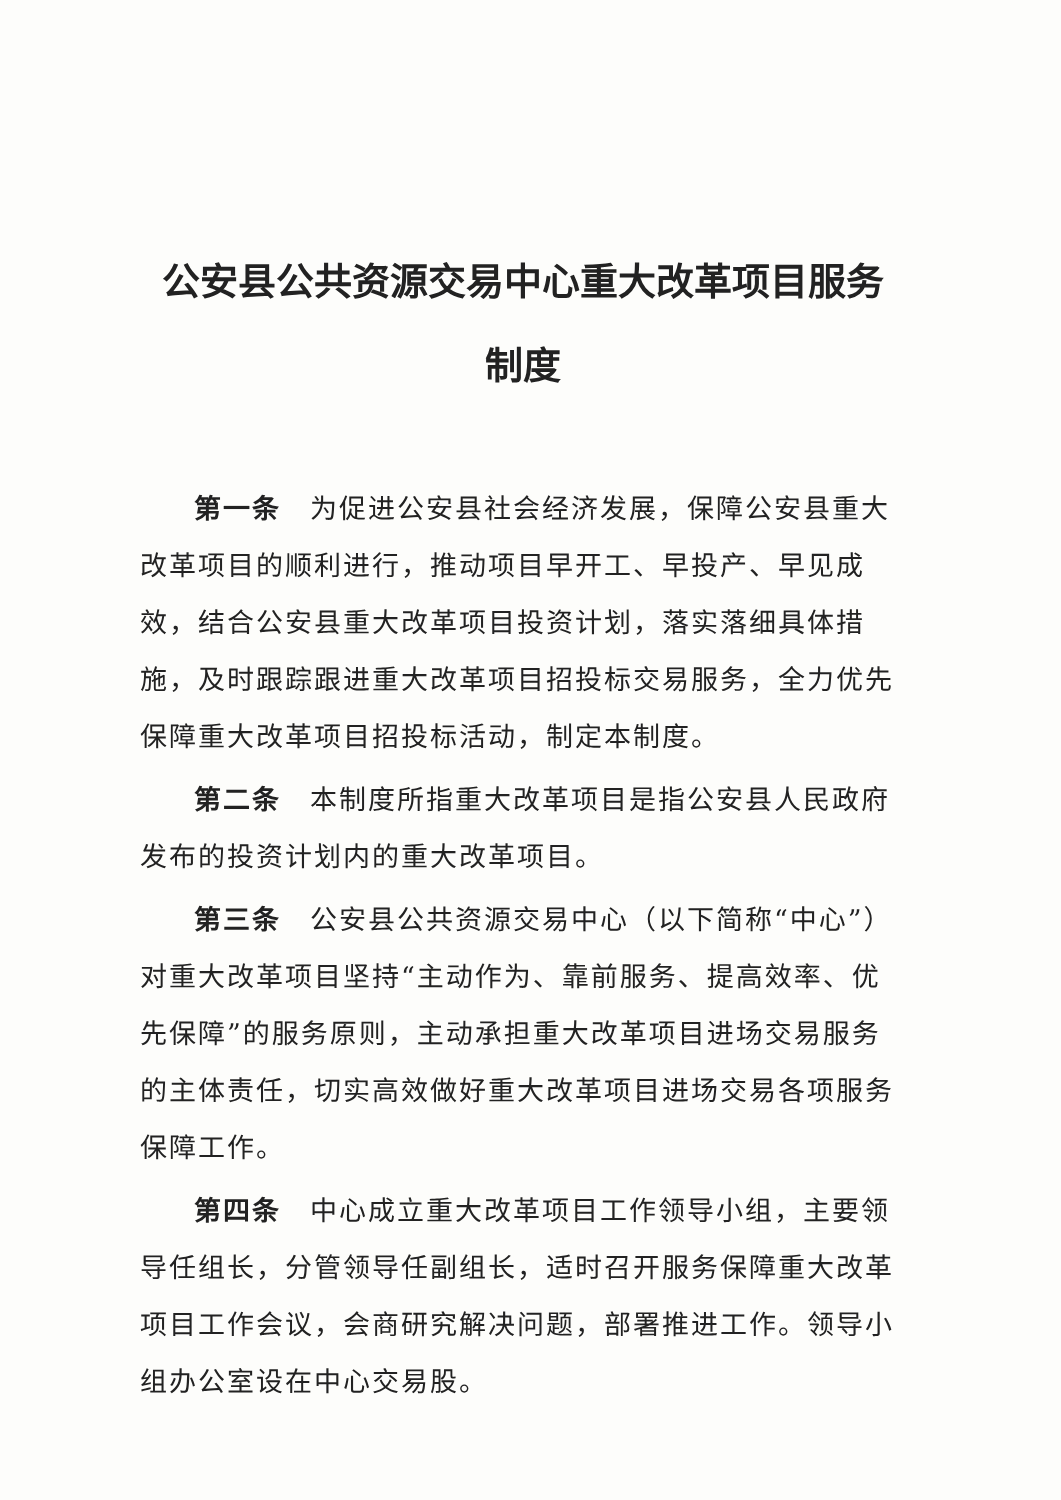公安县公共资源交易中心重大改革项目服务
制度
第一条　为促进公安县社会经济发展，保障公安县重大改革项目的顺利进行，推动项目早开工、早投产、早见成效，结合公安县重大改革项目投资计划，落实落细具体措施，及时跟踪跟进重大改革项目招投标交易服务，全力优先保障重大改革项目招投标活动，制定本制度。
第二条　本制度所指重大改革项目是指公安县人民政府发布的投资计划内的重大改革项目。
第三条　公安县公共资源交易中心（以下简称“中心”）对重大改革项目坚持“主动作为、靠前服务、提高效率、优先保障”的服务原则，主动承担重大改革项目进场交易服务的主体责任，切实高效做好重大改革项目进场交易各项服务保障工作。
第四条　中心成立重大改革项目工作领导小组，主要领导任组长，分管领导任副组长，适时召开服务保障重大改革项目工作会议，会商研究解决问题，部署推进工作。领导小组办公室设在中心交易股。